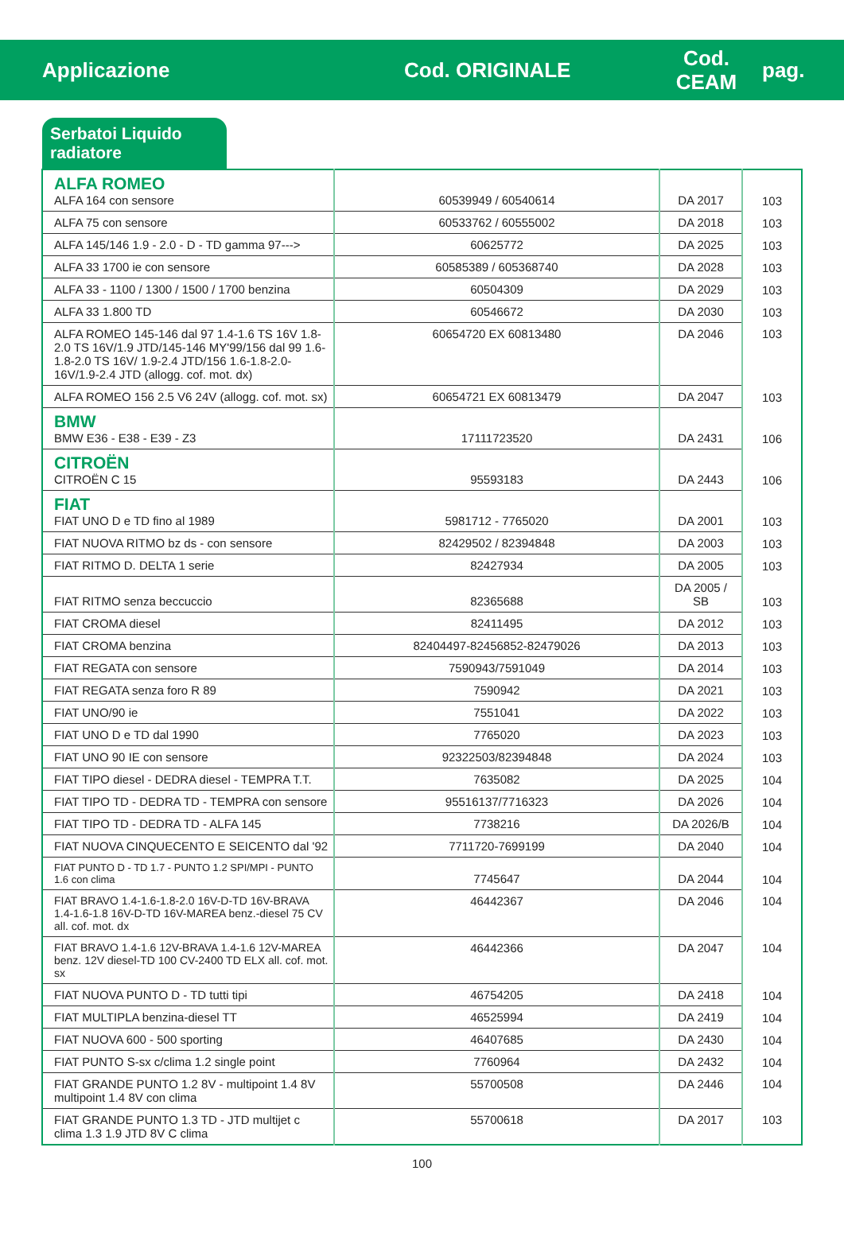Applicazione Cod. ORIGINALE
Cod.
CEAM
pag.
Serbatoi Liquido radiatore
| ALFA ROMEO ALFA 164 con sensore | 60539949 / 60540614 | DA 2017 | 103 |
| ALFA 75 con sensore | 60533762 / 60555002 | DA 2018 | 103 |
| ALFA 145/146 1.9 - 2.0 - D - TD gamma 97---> | 60625772 | DA 2025 | 103 |
| ALFA 33 1700 ie con sensore | 60585389 / 605368740 | DA 2028 | 103 |
| ALFA 33 - 1100 / 1300 / 1500 / 1700 benzina | 60504309 | DA 2029 | 103 |
| ALFA 33 1.800 TD | 60546672 | DA 2030 | 103 |
| ALFA ROMEO 145-146 dal 97 1.4-1.6 TS 16V 1.8-2.0 TS 16V/1.9 JTD/145-146 MY'99/156 dal 99 1.6-1.8-2.0 TS 16V/ 1.9-2.4 JTD/156 1.6-1.8-2.0-16V/1.9-2.4 JTD (allogg. cof. mot. dx) | 60654720 EX 60813480 | DA 2046 | 103 |
| ALFA ROMEO 156 2.5 V6 24V (allogg. cof. mot. sx) | 60654721 EX 60813479 | DA 2047 | 103 |
| BMW BMW E36 - E38 - E39 - Z3 | 17111723520 | DA 2431 | 106 |
| CITROËN CITROËN C 15 | 95593183 | DA 2443 | 106 |
| FIAT FIAT UNO D e TD fino al 1989 | 5981712 - 7765020 | DA 2001 | 103 |
| FIAT NUOVA RITMO bz ds - con sensore | 82429502 / 82394848 | DA 2003 | 103 |
| FIAT RITMO D. DELTA 1 serie | 82427934 | DA 2005 | 103 |
| FIAT RITMO senza beccuccio | 82365688 | DA 2005 / SB | 103 |
| FIAT CROMA diesel | 82411495 | DA 2012 | 103 |
| FIAT CROMA benzina | 82404497-82456852-82479026 | DA 2013 | 103 |
| FIAT REGATA con sensore | 7590943/7591049 | DA 2014 | 103 |
| FIAT REGATA senza foro R 89 | 7590942 | DA 2021 | 103 |
| FIAT UNO/90 ie | 7551041 | DA 2022 | 103 |
| FIAT UNO D e TD dal 1990 | 7765020 | DA 2023 | 103 |
| FIAT UNO 90 IE con sensore | 92322503/82394848 | DA 2024 | 103 |
| FIAT TIPO diesel - DEDRA diesel - TEMPRA T.T. | 7635082 | DA 2025 | 104 |
| FIAT TIPO TD - DEDRA TD - TEMPRA con sensore | 95516137/7716323 | DA 2026 | 104 |
| FIAT TIPO TD - DEDRA TD - ALFA 145 | 7738216 | DA 2026/B | 104 |
| FIAT NUOVA CINQUECENTO E SEICENTO dal '92 | 7711720-7699199 | DA 2040 | 104 |
| FIAT PUNTO D - TD 1.7 - PUNTO 1.2 SPI/MPI - PUNTO 1.6 con clima | 7745647 | DA 2044 | 104 |
| FIAT BRAVO 1.4-1.6-1.8-2.0 16V-D-TD 16V-BRAVA 1.4-1.6-1.8 16V-D-TD 16V-MAREA benz.-diesel 75 CV all. cof. mot. dx | 46442367 | DA 2046 | 104 |
| FIAT BRAVO 1.4-1.6 12V-BRAVA 1.4-1.6 12V-MAREA benz. 12V diesel-TD 100 CV-2400 TD ELX all. cof. mot. sx | 46442366 | DA 2047 | 104 |
| FIAT NUOVA PUNTO D - TD tutti tipi | 46754205 | DA 2418 | 104 |
| FIAT MULTIPLA benzina-diesel TT | 46525994 | DA 2419 | 104 |
| FIAT NUOVA 600 - 500 sporting | 46407685 | DA 2430 | 104 |
| FIAT PUNTO S-sx c/clima 1.2 single point | 7760964 | DA 2432 | 104 |
| FIAT GRANDE PUNTO 1.2 8V - multipoint 1.4 8V multipoint 1.4 8V con clima | 55700508 | DA 2446 | 104 |
| FIAT GRANDE PUNTO 1.3 TD - JTD multijet c clima 1.3 1.9 JTD 8V C clima | 55700618 | DA 2017 | 103 |
100